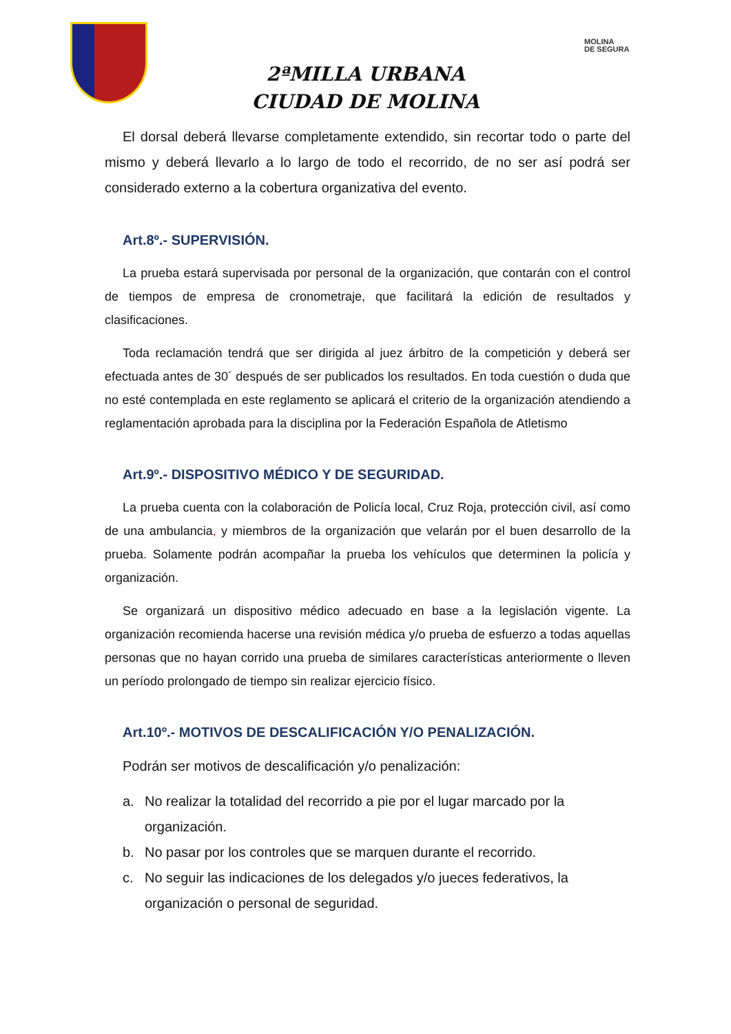MOLINA
DE SEGURA
2ªMILLA URBANA
CIUDAD DE MOLINA
El dorsal deberá llevarse completamente extendido, sin recortar todo o parte del mismo y deberá llevarlo a lo largo de todo el recorrido, de no ser así podrá ser considerado externo a la cobertura organizativa del evento.
Art.8º.- SUPERVISIÓN.
La prueba estará supervisada por personal de la organización, que contarán con el control de tiempos de empresa de cronometraje, que facilitará la edición de resultados y clasificaciones.
Toda reclamación tendrá que ser dirigida al juez árbitro de la competición y deberá ser efectuada antes de 30´ después de ser publicados los resultados. En toda cuestión o duda que no esté contemplada en este reglamento se aplicará el criterio de la organización atendiendo a reglamentación aprobada para la disciplina por la Federación Española de Atletismo
Art.9º.- DISPOSITIVO MÉDICO Y DE SEGURIDAD.
La prueba cuenta con la colaboración de Policía local, Cruz Roja, protección civil, así como de una ambulancia, y miembros de la organización que velarán por el buen desarrollo de la prueba. Solamente podrán acompañar la prueba los vehículos que determinen la policía y organización.
Se organizará un dispositivo médico adecuado en base a la legislación vigente. La organización recomienda hacerse una revisión médica y/o prueba de esfuerzo a todas aquellas personas que no hayan corrido una prueba de similares características anteriormente o lleven un período prolongado de tiempo sin realizar ejercicio físico.
Art.10º.- MOTIVOS DE DESCALIFICACIÓN Y/O PENALIZACIÓN.
Podrán ser motivos de descalificación y/o penalización:
a. No realizar la totalidad del recorrido a pie por el lugar marcado por la organización.
b. No pasar por los controles que se marquen durante el recorrido.
c. No seguir las indicaciones de los delegados y/o jueces federativos, la organización o personal de seguridad.